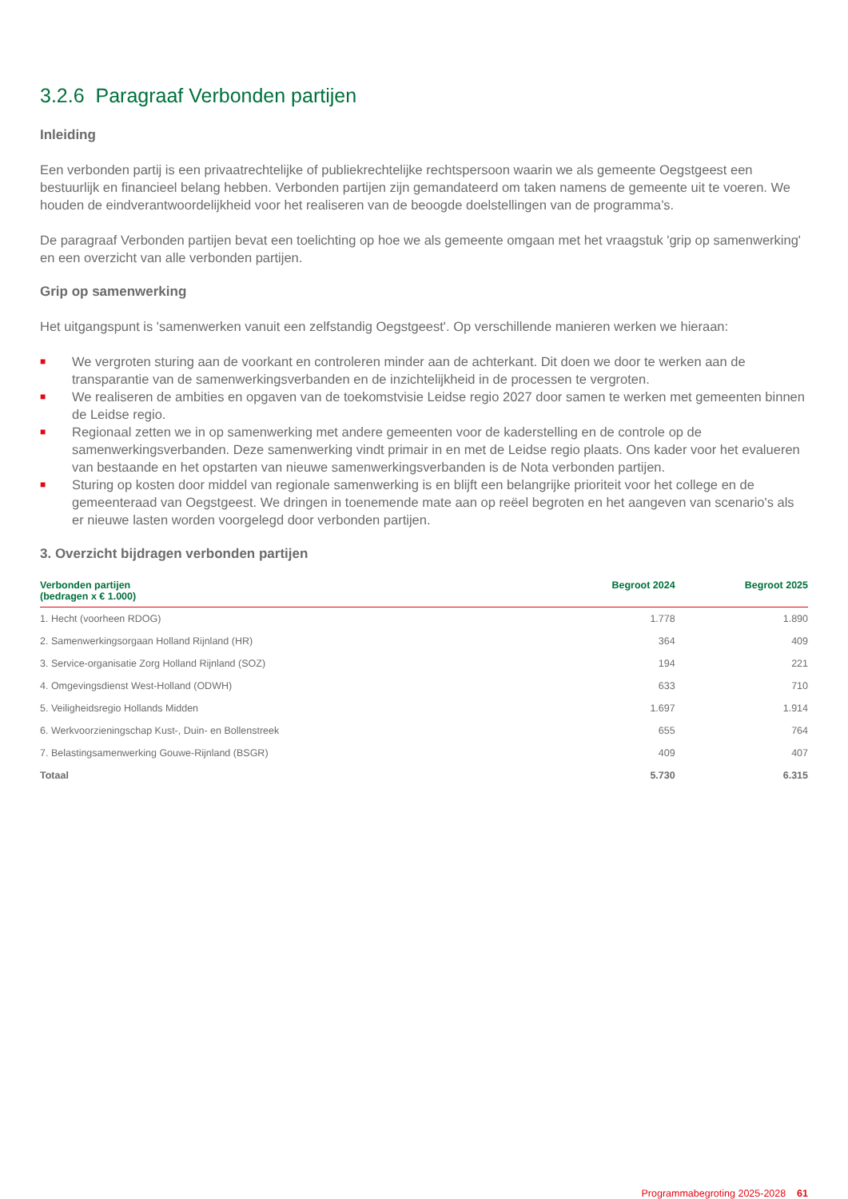3.2.6 Paragraaf Verbonden partijen
Inleiding
Een verbonden partij is een privaatrechtelijke of publiekrechtelijke rechtspersoon waarin we als gemeente Oegstgeest een bestuurlijk en financieel belang hebben. Verbonden partijen zijn gemandateerd om taken namens de gemeente uit te voeren. We houden de eindverantwoordelijkheid voor het realiseren van de beoogde doelstellingen van de programma’s.
De paragraaf Verbonden partijen bevat een toelichting op hoe we als gemeente omgaan met het vraagstuk 'grip op samenwerking' en een overzicht van alle verbonden partijen.
Grip op samenwerking
Het uitgangspunt is 'samenwerken vanuit een zelfstandig Oegstgeest'. Op verschillende manieren werken we hieraan:
■ We vergroten sturing aan de voorkant en controleren minder aan de achterkant. Dit doen we door te werken aan de transparantie van de samenwerkingsverbanden en de inzichtelijkheid in de processen te vergroten.
■ We realiseren de ambities en opgaven van de toekomstvisie Leidse regio 2027 door samen te werken met gemeenten binnen de Leidse regio.
■ Regionaal zetten we in op samenwerking met andere gemeenten voor de kaderstelling en de controle op de samenwerkingsverbanden. Deze samenwerking vindt primair in en met de Leidse regio plaats. Ons kader voor het evalueren van bestaande en het opstarten van nieuwe samenwerkingsverbanden is de Nota verbonden partijen.
■ Sturing op kosten door middel van regionale samenwerking is en blijft een belangrijke prioriteit voor het college en de gemeenteraad van Oegstgeest. We dringen in toenemende mate aan op reëel begroten en het aangeven van scenario's als er nieuwe lasten worden voorgelegd door verbonden partijen.
3. Overzicht bijdragen verbonden partijen
| Verbonden partijen (bedragen x € 1.000) | Begroot 2024 | Begroot 2025 |
| --- | --- | --- |
| 1. Hecht (voorheen RDOG) | 1.778 | 1.890 |
| 2. Samenwerkingsorgaan Holland Rijnland (HR) | 364 | 409 |
| 3. Service-organisatie Zorg Holland Rijnland (SOZ) | 194 | 221 |
| 4. Omgevingsdienst West-Holland (ODWH) | 633 | 710 |
| 5. Veiligheidsregio Hollands Midden | 1.697 | 1.914 |
| 6. Werkvoorzieningschap Kust-, Duin- en Bollenstreek | 655 | 764 |
| 7. Belastingsamenwerking Gouwe-Rijnland (BSGR) | 409 | 407 |
| Totaal | 5.730 | 6.315 |
Programmabegroting 2025-2028 61